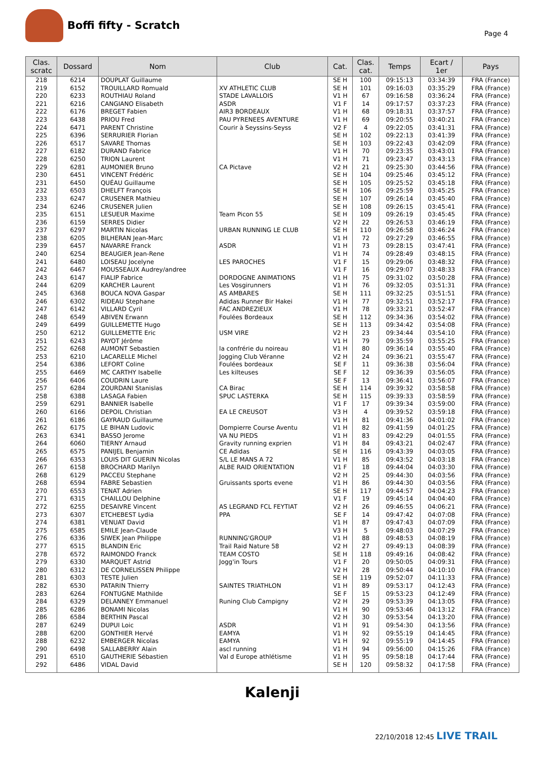Boffi fifty - Scratch
Page 4
| Clas. scratc | Dossard | Nom | Club | Cat. | Clas. cat. | Temps | Ecart / 1er | Pays |
| --- | --- | --- | --- | --- | --- | --- | --- | --- |
| 218 | 6214 | DOUPLAT Guillaume | | SE H | 100 | 09:15:13 | 03:34:39 | FRA (France) |
| 219 | 6152 | TROUILLARD Romuald | XV ATHLETIC CLUB | SE H | 101 | 09:16:03 | 03:35:29 | FRA (France) |
| 220 | 6233 | ROUTHIAU Roland | STADE LAVALLOIS | V1 H | 67 | 09:16:58 | 03:36:24 | FRA (France) |
| 221 | 6216 | CANGIANO Elisabeth | ASDR | V1 F | 14 | 09:17:57 | 03:37:23 | FRA (France) |
| 222 | 6176 | BREGET Fabien | AIR3 BORDEAUX | V1 H | 68 | 09:18:31 | 03:37:57 | FRA (France) |
| 223 | 6438 | PRIOU Fred | PAU PYRENEES AVENTURE | V1 H | 69 | 09:20:55 | 03:40:21 | FRA (France) |
| 224 | 6471 | PARENT Christine | Courir à Seyssins-Seyss | V2 F | 4 | 09:22:05 | 03:41:31 | FRA (France) |
| 225 | 6396 | SERRURIER Florian | | SE H | 102 | 09:22:13 | 03:41:39 | FRA (France) |
| 226 | 6517 | SAVARE Thomas | | SE H | 103 | 09:22:43 | 03:42:09 | FRA (France) |
| 227 | 6182 | DURAND Fabrice | | V1 H | 70 | 09:23:35 | 03:43:01 | FRA (France) |
| 228 | 6250 | TRION Laurent | | V1 H | 71 | 09:23:47 | 03:43:13 | FRA (France) |
| 229 | 6281 | AUMONIER Bruno | CA Pictave | V2 H | 21 | 09:25:30 | 03:44:56 | FRA (France) |
| 230 | 6451 | VINCENT Frédéric | | SE H | 104 | 09:25:46 | 03:45:12 | FRA (France) |
| 231 | 6450 | QUÉAU Guillaume | | SE H | 105 | 09:25:52 | 03:45:18 | FRA (France) |
| 232 | 6503 | DHELFT François | | SE H | 106 | 09:25:59 | 03:45:25 | FRA (France) |
| 233 | 6247 | CRUSENER Mathieu | | SE H | 107 | 09:26:14 | 03:45:40 | FRA (France) |
| 234 | 6246 | CRUSENER Julien | | SE H | 108 | 09:26:15 | 03:45:41 | FRA (France) |
| 235 | 6151 | LESUEUR Maxime | Team Picon 55 | SE H | 109 | 09:26:19 | 03:45:45 | FRA (France) |
| 236 | 6159 | SERRES Didier | | V2 H | 22 | 09:26:53 | 03:46:19 | FRA (France) |
| 237 | 6297 | MARTIN Nicolas | URBAN RUNNING LE CLUB | SE H | 110 | 09:26:58 | 03:46:24 | FRA (France) |
| 238 | 6205 | BILHERAN Jean-Marc | | V1 H | 72 | 09:27:29 | 03:46:55 | FRA (France) |
| 239 | 6457 | NAVARRE Franck | ASDR | V1 H | 73 | 09:28:15 | 03:47:41 | FRA (France) |
| 240 | 6254 | BEAUGIER Jean-Rene | | V1 H | 74 | 09:28:49 | 03:48:15 | FRA (France) |
| 241 | 6480 | LOISEAU Jocelyne | LES PAROCHES | V1 F | 15 | 09:29:06 | 03:48:32 | FRA (France) |
| 242 | 6467 | MOUSSEAUX Audrey/andree | | V1 F | 16 | 09:29:07 | 03:48:33 | FRA (France) |
| 243 | 6147 | FIALIP Fabrice | DORDOGNE ANIMATIONS | V1 H | 75 | 09:31:02 | 03:50:28 | FRA (France) |
| 244 | 6209 | KARCHER Laurent | Les Vosgirunners | V1 H | 76 | 09:32:05 | 03:51:31 | FRA (France) |
| 245 | 6368 | BOUCA NOVA Gaspar | AS AMBARES | SE H | 111 | 09:32:25 | 03:51:51 | FRA (France) |
| 246 | 6302 | RIDEAU Stephane | Adidas Runner Bir Hakei | V1 H | 77 | 09:32:51 | 03:52:17 | FRA (France) |
| 247 | 6142 | VILLARD Cyril | FAC ANDREZIEUX | V1 H | 78 | 09:33:21 | 03:52:47 | FRA (France) |
| 248 | 6549 | ABIVEN Erwann | Foulées Bordeaux | SE H | 112 | 09:34:36 | 03:54:02 | FRA (France) |
| 249 | 6499 | GUILLEMETTE Hugo | | SE H | 113 | 09:34:42 | 03:54:08 | FRA (France) |
| 250 | 6212 | GUILLEMETTE Eric | USM VIRE | V2 H | 23 | 09:34:44 | 03:54:10 | FRA (France) |
| 251 | 6243 | PAYOT Jérôme | | V1 H | 79 | 09:35:59 | 03:55:25 | FRA (France) |
| 252 | 6268 | AUMONT Sebastien | la confrérie du noireau | V1 H | 80 | 09:36:14 | 03:55:40 | FRA (France) |
| 253 | 6210 | LACARELLE Michel | Jogging Club Véranne | V2 H | 24 | 09:36:21 | 03:55:47 | FRA (France) |
| 254 | 6386 | LEFORT Coline | Foulées bordeaux | SE F | 11 | 09:36:38 | 03:56:04 | FRA (France) |
| 255 | 6469 | MC CARTHY Isabelle | Les kilteuses | SE F | 12 | 09:36:39 | 03:56:05 | FRA (France) |
| 256 | 6406 | COUDRIN Laure | | SE F | 13 | 09:36:41 | 03:56:07 | FRA (France) |
| 257 | 6284 | ZOURDANI Stanislas | CA Birac | SE H | 114 | 09:39:32 | 03:58:58 | FRA (France) |
| 258 | 6388 | LASAGA Fabien | SPUC LASTERKA | SE H | 115 | 09:39:33 | 03:58:59 | FRA (France) |
| 259 | 6291 | BANNIER Isabelle | | V1 F | 17 | 09:39:34 | 03:59:00 | FRA (France) |
| 260 | 6166 | DEPOIL Christian | EA LE CREUSOT | V3 H | 4 | 09:39:52 | 03:59:18 | FRA (France) |
| 261 | 6186 | GAYRAUD Guillaume | | V1 H | 81 | 09:41:36 | 04:01:02 | FRA (France) |
| 262 | 6175 | LE BIHAN Ludovic | Dompierre Course Aventu | V1 H | 82 | 09:41:59 | 04:01:25 | FRA (France) |
| 263 | 6341 | BASSO Jerome | VA NU PIEDS | V1 H | 83 | 09:42:29 | 04:01:55 | FRA (France) |
| 264 | 6060 | TIERNY Arnaud | Gravity running exprien | V1 H | 84 | 09:43:21 | 04:02:47 | FRA (France) |
| 265 | 6575 | PANIJEL Benjamin | CE Adidas | SE H | 116 | 09:43:39 | 04:03:05 | FRA (France) |
| 266 | 6353 | LOUIS DIT GUERIN Nicolas | S/L LE MANS A 72 | V1 H | 85 | 09:43:52 | 04:03:18 | FRA (France) |
| 267 | 6158 | BROCHARD Marilyn | ALBE RAID ORIENTATION | V1 F | 18 | 09:44:04 | 04:03:30 | FRA (France) |
| 268 | 6129 | PACCEU Stephane | | V2 H | 25 | 09:44:30 | 04:03:56 | FRA (France) |
| 268 | 6594 | FABRE Sebastien | Gruissants sports evene | V1 H | 86 | 09:44:30 | 04:03:56 | FRA (France) |
| 270 | 6553 | TENAT Adrien | | SE H | 117 | 09:44:57 | 04:04:23 | FRA (France) |
| 271 | 6315 | CHAILLOU Delphine | | V1 F | 19 | 09:45:14 | 04:04:40 | FRA (France) |
| 272 | 6255 | DESAIVRE Vincent | AS LEGRAND FCL FEYTIAT | V2 H | 26 | 09:46:55 | 04:06:21 | FRA (France) |
| 273 | 6307 | ETCHEBEST Lydia | PPA | SE F | 14 | 09:47:42 | 04:07:08 | FRA (France) |
| 274 | 6381 | VENUAT David | | V1 H | 87 | 09:47:43 | 04:07:09 | FRA (France) |
| 275 | 6585 | EMILE Jean-Claude | | V3 H | 5 | 09:48:03 | 04:07:29 | FRA (France) |
| 276 | 6336 | SIWEK Jean Philippe | RUNNING'GROUP | V1 H | 88 | 09:48:53 | 04:08:19 | FRA (France) |
| 277 | 6515 | BLANDIN Eric | Trail Raid Nature 58 | V2 H | 27 | 09:49:13 | 04:08:39 | FRA (France) |
| 278 | 6572 | RAIMONDO Franck | TEAM COSTO | SE H | 118 | 09:49:16 | 04:08:42 | FRA (France) |
| 279 | 6330 | MARQUET Astrid | Jogg'in Tours | V1 F | 20 | 09:50:05 | 04:09:31 | FRA (France) |
| 280 | 6312 | DE CORNELISSEN Philippe | | V2 H | 28 | 09:50:44 | 04:10:10 | FRA (France) |
| 281 | 6303 | TESTE Julien | | SE H | 119 | 09:52:07 | 04:11:33 | FRA (France) |
| 282 | 6530 | PATARIN Thierry | SAINTES TRIATHLON | V1 H | 89 | 09:53:17 | 04:12:43 | FRA (France) |
| 283 | 6264 | FONTUGNE Mathilde | | SE F | 15 | 09:53:23 | 04:12:49 | FRA (France) |
| 284 | 6329 | DELANNEY Emmanuel | Runing Club Campigny | V2 H | 29 | 09:53:39 | 04:13:05 | FRA (France) |
| 285 | 6286 | BONAMI Nicolas | | V1 H | 90 | 09:53:46 | 04:13:12 | FRA (France) |
| 286 | 6584 | BERTHIN Pascal | | V2 H | 30 | 09:53:54 | 04:13:20 | FRA (France) |
| 287 | 6249 | DUPUI Loic | ASDR | V1 H | 91 | 09:54:30 | 04:13:56 | FRA (France) |
| 288 | 6200 | GONTHIER Hervé | EAMYA | V1 H | 92 | 09:55:19 | 04:14:45 | FRA (France) |
| 288 | 6232 | EMBERGER Nicolas | EAMYA | V1 H | 92 | 09:55:19 | 04:14:45 | FRA (France) |
| 290 | 6498 | SALLABERRY Alain | ascl running | V1 H | 94 | 09:56:00 | 04:15:26 | FRA (France) |
| 291 | 6510 | GAUTHERIE Sébastien | Val d Europe athlétisme | V1 H | 95 | 09:58:18 | 04:17:44 | FRA (France) |
| 292 | 6486 | VIDAL David | | SE H | 120 | 09:58:32 | 04:17:58 | FRA (France) |
Kalenji
22/10/2018 12:45 LIVE TRAIL